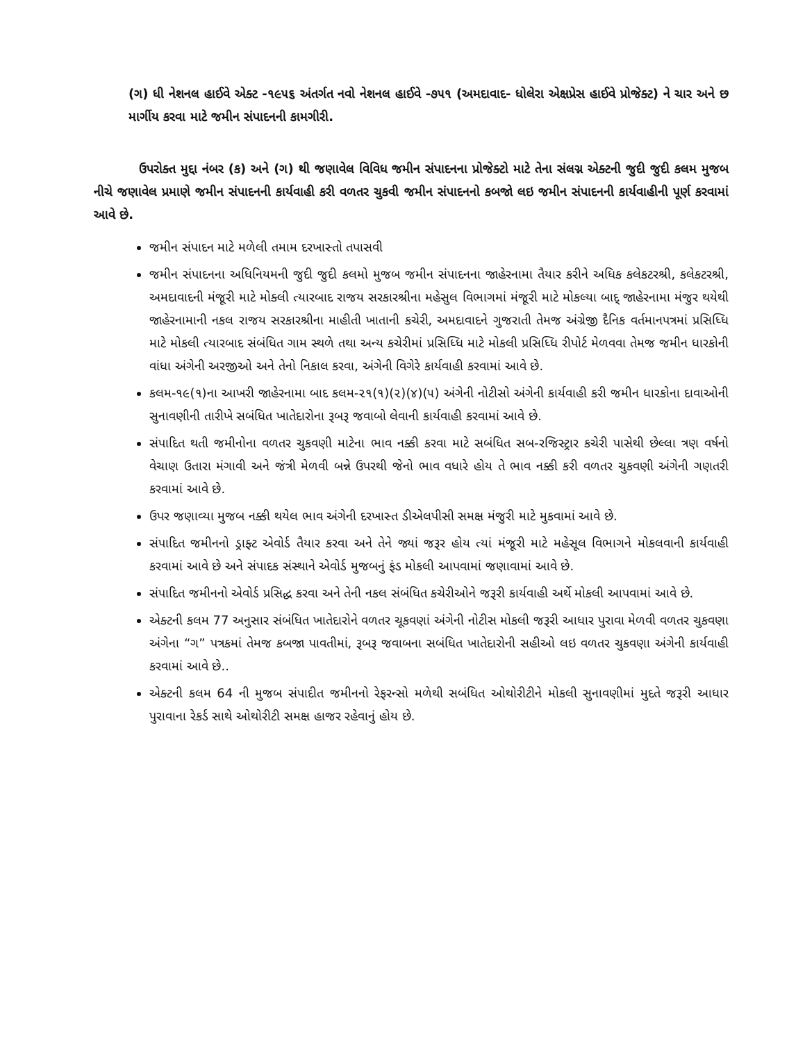(ગ) ધી નેશનલ હાઈવે એક્ટ -૧૯૫૬ અંતર્ગત નવો નેશનલ હાઈવે -૭૫૧ (અમદાવાદ- ધોલેરા એક્ષપ્રેસ હાઈવે પ્રોજેક્ટ) ને ચાર અને છ માર્ગીય કરવા માટે જમીન સંપાદનની કામગીરી.
ઉપરોક્ત મુદ્દા નંબર (ક) અને (ગ) થી જણાવેલ વિવિધ જમીન સંપાદનના પ્રોજેક્ટો માટે તેના સંલગ્ન એક્ટની જુદી જુદી કલમ મુજબ નીચે જણાવેલ પ્રમાણે જમીન સંપાદનની કાર્યવાહી કરી વળતર ચુકવી જમીન સંપાદનનો કબજો લઇ જમીન સંપાદનની કાર્યવાહીની પૂર્ણ કરવામાં આવે છે.
જમીન સંપાદન માટે મળેલી તમામ દરખાસ્તો તપાસવી
જમીન સંપાદનના અધિનિયમની જુદી જુદી કલમો મુજબ જમીન સંપાદનના જાહેરનામા તૈયાર કરીને અધિક કલેકટરશ્રી, કલેકટરશ્રી, અમદાવાદની મંજૂરી માટે મોક્લી ત્યારબાદ રાજય સરકારશ્રીના મહેસુલ વિભાગમાં મંજૂરી માટે મોકલ્યા બાદ્ જાહેરનામા મંજુર થયેથી જાહેરનામાની નકલ રાજય સરકારશ્રીના માહીતી ખાતાની કચેરી, અમદાવાદને ગુજરાતી તેમજ અંગ્રેજી દૈનિક વર્તમાનપત્રમાં પ્રસિધ્ધિ માટે મોકલી ત્યારબાદ સંબંધિત ગામ સ્થળે તથા અન્ય કચેરીમાં પ્રસિધ્ધિ માટે મોકલી પ્રસિધ્ધિ રીપોર્ટ મેળવવા તેમજ જમીન ધારકોની વાંધા અંગેની અરજીઓ અને તેનો નિકાલ કરવા, અંગેની વિગેરે કાર્યવાહી કરવામાં આવે છે.
કલમ-૧૯(૧)ના આખરી જાહેરનામા બાદ કલમ-૨૧(૧)(૨)(૪)(૫) અંગેની નોટીસો અંગેની કાર્યવાહી કરી જમીન ધારકોના દાવાઓની સુનાવણીની તારીખે સબંધિત ખાતેદારોના રૂબરૂ જવાબો લેવાની કાર્યવાહી કરવામાં આવે છે.
સંપાદિત થતી જમીનોના વળતર ચુકવણી માટેના ભાવ નક્કી કરવા માટે સબંધિત સબ-રજિસ્ટ્રાર કચેરી પાસેથી છેલ્લા ત્રણ વર્ષનો વેચાણ ઉતારા મંગાવી અને જંત્રી મેળવી બન્ને ઉપરથી જેનો ભાવ વધારે હોય તે ભાવ નક્કી કરી વળતર ચુકવણી અંગેની ગણતરી કરવામાં આવે છે.
ઉપર જણાવ્યા મુજબ નક્કી થયેલ ભાવ અંગેની દરખાસ્ત ડીએલપીસી સમક્ષ મંજુરી માટે મુકવામાં આવે છે.
સંપાદિત જમીનનો ડ્રાફ્ટ એવોર્ડ તૈયાર કરવા અને તેને જ્યાં જરૂર હોય ત્યાં મંજૂરી માટે મહેસૂલ વિભાગને મોકલવાની કાર્યવાહી કરવામાં આવે છે અને સંપાદક સંસ્થાને એવોર્ડ મુજબનું ફંડ મોકલી આપવામાં જણાવામાં આવે છે.
સંપાદિત જમીનનો એવોર્ડ પ્રસિદ્ધ કરવા અને તેની નકલ સંબંધિત કચેરીઓને જરૂરી કાર્યવાહી અર્થે મોકલી આપવામાં આવે છે.
એક્ટની કલમ 77 અનુસાર સંબંધિત ખાતેદારોને વળતર ચૂકવણાં અંગેની નોટીસ મોકલી જરૂરી આધાર પુરાવા મેળવી વળતર ચુકવણા અંગેના “ગ” પત્રકમાં તેમજ કબજા પાવતીમાં, રૂબરૂ જવાબના સબંધિત ખાતેદારોની સહીઓ લઇ વળતર ચુકવણા અંગેની કાર્યવાહી કરવામાં આવે છે..
એક્ટની કલમ 64 ની મુજબ સંપાદીત જમીનનો રેફરન્સો મળેથી સબંધિત ઓથોરીટીને મોકલી સુનાવણીમાં મુદતે જરૂરી આધાર પુરાવાના રેકર્ડ સાથે ઓથોરીટી સમક્ષ હાજર રહેવાનું હોય છે.